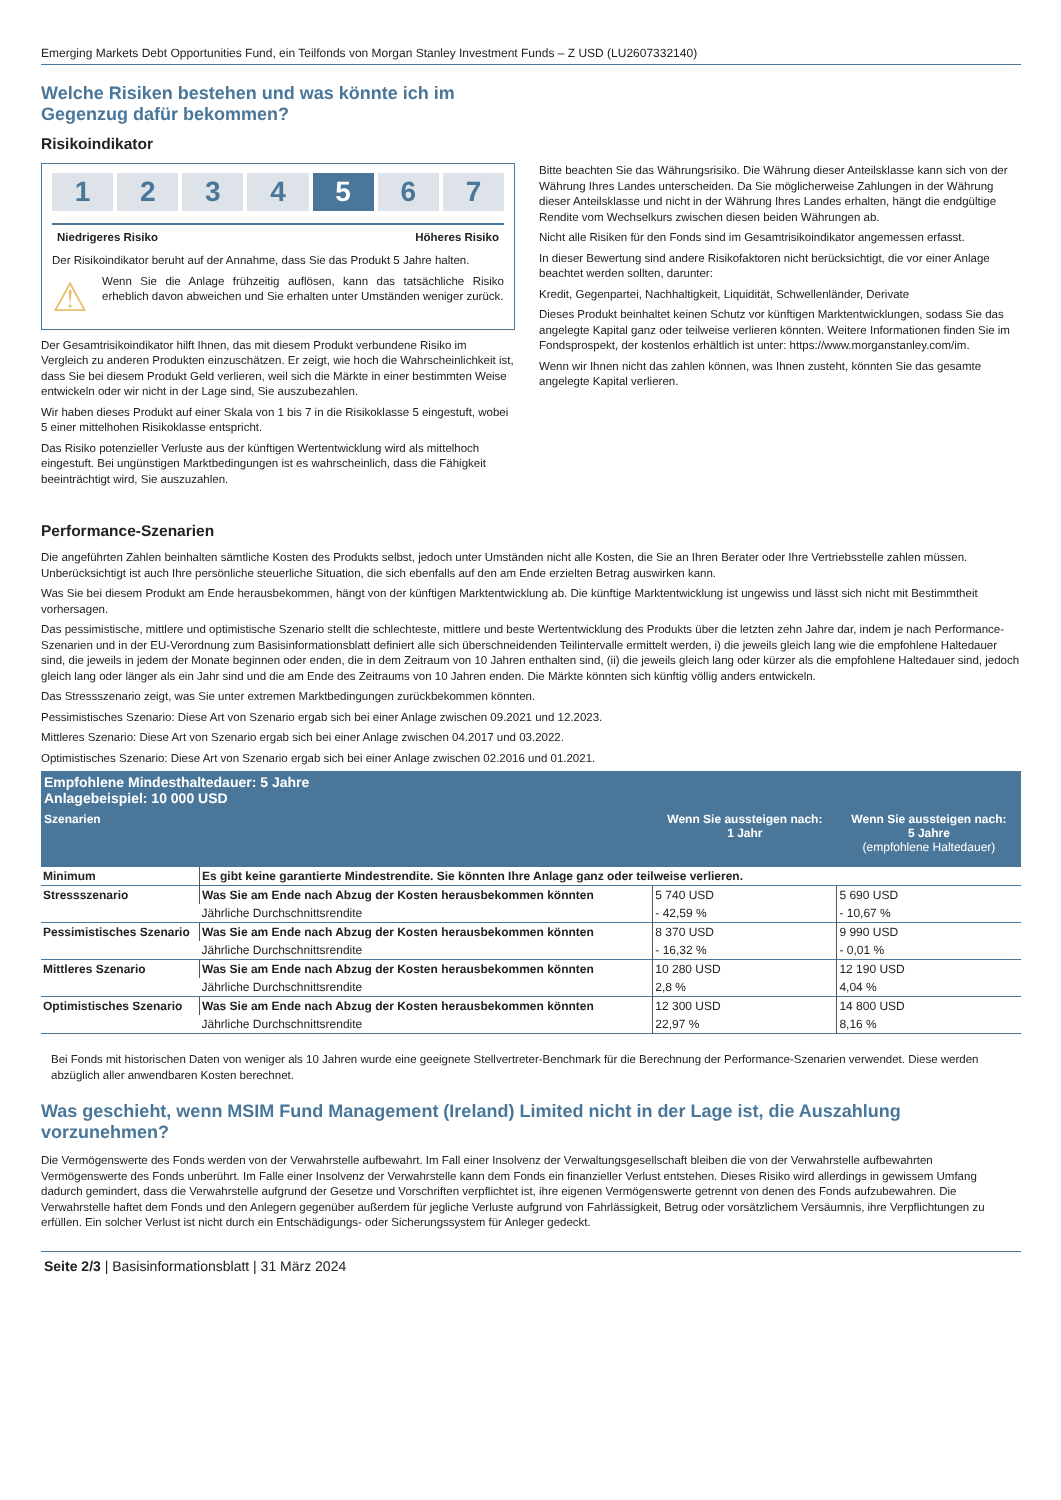Emerging Markets Debt Opportunities Fund, ein Teilfonds von Morgan Stanley Investment Funds – Z USD (LU2607332140)
Welche Risiken bestehen und was könnte ich im Gegenzug dafür bekommen?
Risikoindikator
1 2 3 4 5 6 7
Niedrigeres Risiko Höheres Risiko
Der Risikoindikator beruht auf der Annahme, dass Sie das Produkt 5 Jahre halten.
⚠
Wenn Sie die Anlage frühzeitig auflösen, kann das tatsächliche Risiko erheblich davon abweichen und Sie erhalten unter Umständen weniger zurück.
Der Gesamtrisikoindikator hilft Ihnen, das mit diesem Produkt verbundene Risiko im Vergleich zu anderen Produkten einzuschätzen. Er zeigt, wie hoch die Wahrscheinlichkeit ist, dass Sie bei diesem Produkt Geld verlieren, weil sich die Märkte in einer bestimmten Weise entwickeln oder wir nicht in der Lage sind, Sie auszubezahlen.
Wir haben dieses Produkt auf einer Skala von 1 bis 7 in die Risikoklasse 5 eingestuft, wobei 5 einer mittelhohen Risikoklasse entspricht.
Das Risiko potenzieller Verluste aus der künftigen Wertentwicklung wird als mittelhoch eingestuft. Bei ungünstigen Marktbedingungen ist es wahrscheinlich, dass die Fähigkeit beeinträchtigt wird, Sie auszuzahlen.
Bitte beachten Sie das Währungsrisiko. Die Währung dieser Anteilsklasse kann sich von der Währung Ihres Landes unterscheiden. Da Sie möglicherweise Zahlungen in der Währung dieser Anteilsklasse und nicht in der Währung Ihres Landes erhalten, hängt die endgültige Rendite vom Wechselkurs zwischen diesen beiden Währungen ab.
Nicht alle Risiken für den Fonds sind im Gesamtrisikoindikator angemessen erfasst.
In dieser Bewertung sind andere Risikofaktoren nicht berücksichtigt, die vor einer Anlage beachtet werden sollten, darunter:
Kredit, Gegenpartei, Nachhaltigkeit, Liquidität, Schwellenländer, Derivate
Dieses Produkt beinhaltet keinen Schutz vor künftigen Marktentwicklungen, sodass Sie das angelegte Kapital ganz oder teilweise verlieren könnten. Weitere Informationen finden Sie im Fondsprospekt, der kostenlos erhältlich ist unter: https://www.morganstanley.com/im.
Wenn wir Ihnen nicht das zahlen können, was Ihnen zusteht, könnten Sie das gesamte angelegte Kapital verlieren.
Performance-Szenarien
Die angeführten Zahlen beinhalten sämtliche Kosten des Produkts selbst, jedoch unter Umständen nicht alle Kosten, die Sie an Ihren Berater oder Ihre Vertriebsstelle zahlen müssen. Unberücksichtigt ist auch Ihre persönliche steuerliche Situation, die sich ebenfalls auf den am Ende erzielten Betrag auswirken kann.
Was Sie bei diesem Produkt am Ende herausbekommen, hängt von der künftigen Marktentwicklung ab. Die künftige Marktentwicklung ist ungewiss und lässt sich nicht mit Bestimmtheit vorhersagen.
Das pessimistische, mittlere und optimistische Szenario stellt die schlechteste, mittlere und beste Wertentwicklung des Produkts über die letzten zehn Jahre dar, indem je nach Performance-Szenarien und in der EU-Verordnung zum Basisinformationsblatt definiert alle sich überschneidenden Teilintervalle ermittelt werden, i) die jeweils gleich lang wie die empfohlene Haltedauer sind, die jeweils in jedem der Monate beginnen oder enden, die in dem Zeitraum von 10 Jahren enthalten sind, (ii) die jeweils gleich lang oder kürzer als die empfohlene Haltedauer sind, jedoch gleich lang oder länger als ein Jahr sind und die am Ende des Zeitraums von 10 Jahren enden. Die Märkte könnten sich künftig völlig anders entwickeln.
Das Stressszenario zeigt, was Sie unter extremen Marktbedingungen zurückbekommen könnten.
Pessimistisches Szenario: Diese Art von Szenario ergab sich bei einer Anlage zwischen 09.2021 und 12.2023.
Mittleres Szenario: Diese Art von Szenario ergab sich bei einer Anlage zwischen 04.2017 und 03.2022.
Optimistisches Szenario: Diese Art von Szenario ergab sich bei einer Anlage zwischen 02.2016 und 01.2021.
| Empfohlene Mindesthaltedauer: 5 Jahre Anlagebeispiel: 10 000 USD | | | |
| --- | --- | --- | --- |
| Szenarien | | Wenn Sie aussteigen nach: 1 Jahr | Wenn Sie aussteigen nach: 5 Jahre (empfohlene Haltedauer) |
| Minimum | Es gibt keine garantierte Mindestrendite. Sie könnten Ihre Anlage ganz oder teilweise verlieren. | | |
| Stressszenario | Was Sie am Ende nach Abzug der Kosten herausbekommen könnten | 5 740 USD | 5 690 USD |
| | Jährliche Durchschnittsrendite | - 42,59 % | - 10,67 % |
| Pessimistisches Szenario | Was Sie am Ende nach Abzug der Kosten herausbekommen könnten | 8 370 USD | 9 990 USD |
| | Jährliche Durchschnittsrendite | - 16,32 % | - 0,01 % |
| Mittleres Szenario | Was Sie am Ende nach Abzug der Kosten herausbekommen könnten | 10 280 USD | 12 190 USD |
| | Jährliche Durchschnittsrendite | 2,8 % | 4,04 % |
| Optimistisches Szenario | Was Sie am Ende nach Abzug der Kosten herausbekommen könnten | 12 300 USD | 14 800 USD |
| | Jährliche Durchschnittsrendite | 22,97 % | 8,16 % |
Bei Fonds mit historischen Daten von weniger als 10 Jahren wurde eine geeignete Stellvertreter-Benchmark für die Berechnung der Performance-Szenarien verwendet. Diese werden abzüglich aller anwendbaren Kosten berechnet.
Was geschieht, wenn MSIM Fund Management (Ireland) Limited nicht in der Lage ist, die Auszahlung vorzunehmen?
Die Vermögenswerte des Fonds werden von der Verwahrstelle aufbewahrt. Im Fall einer Insolvenz der Verwaltungsgesellschaft bleiben die von der Verwahrstelle aufbewahrten Vermögenswerte des Fonds unberührt. Im Falle einer Insolvenz der Verwahrstelle kann dem Fonds ein finanzieller Verlust entstehen. Dieses Risiko wird allerdings in gewissem Umfang dadurch gemindert, dass die Verwahrstelle aufgrund der Gesetze und Vorschriften verpflichtet ist, ihre eigenen Vermögenswerte getrennt von denen des Fonds aufzubewahren. Die Verwahrstelle haftet dem Fonds und den Anlegern gegenüber außerdem für jegliche Verluste aufgrund von Fahrlässigkeit, Betrug oder vorsätzlichem Versäumnis, ihre Verpflichtungen zu erfüllen. Ein solcher Verlust ist nicht durch ein Entschädigungs- oder Sicherungssystem für Anleger gedeckt.
Seite 2/3 | Basisinformationsblatt | 31 März 2024